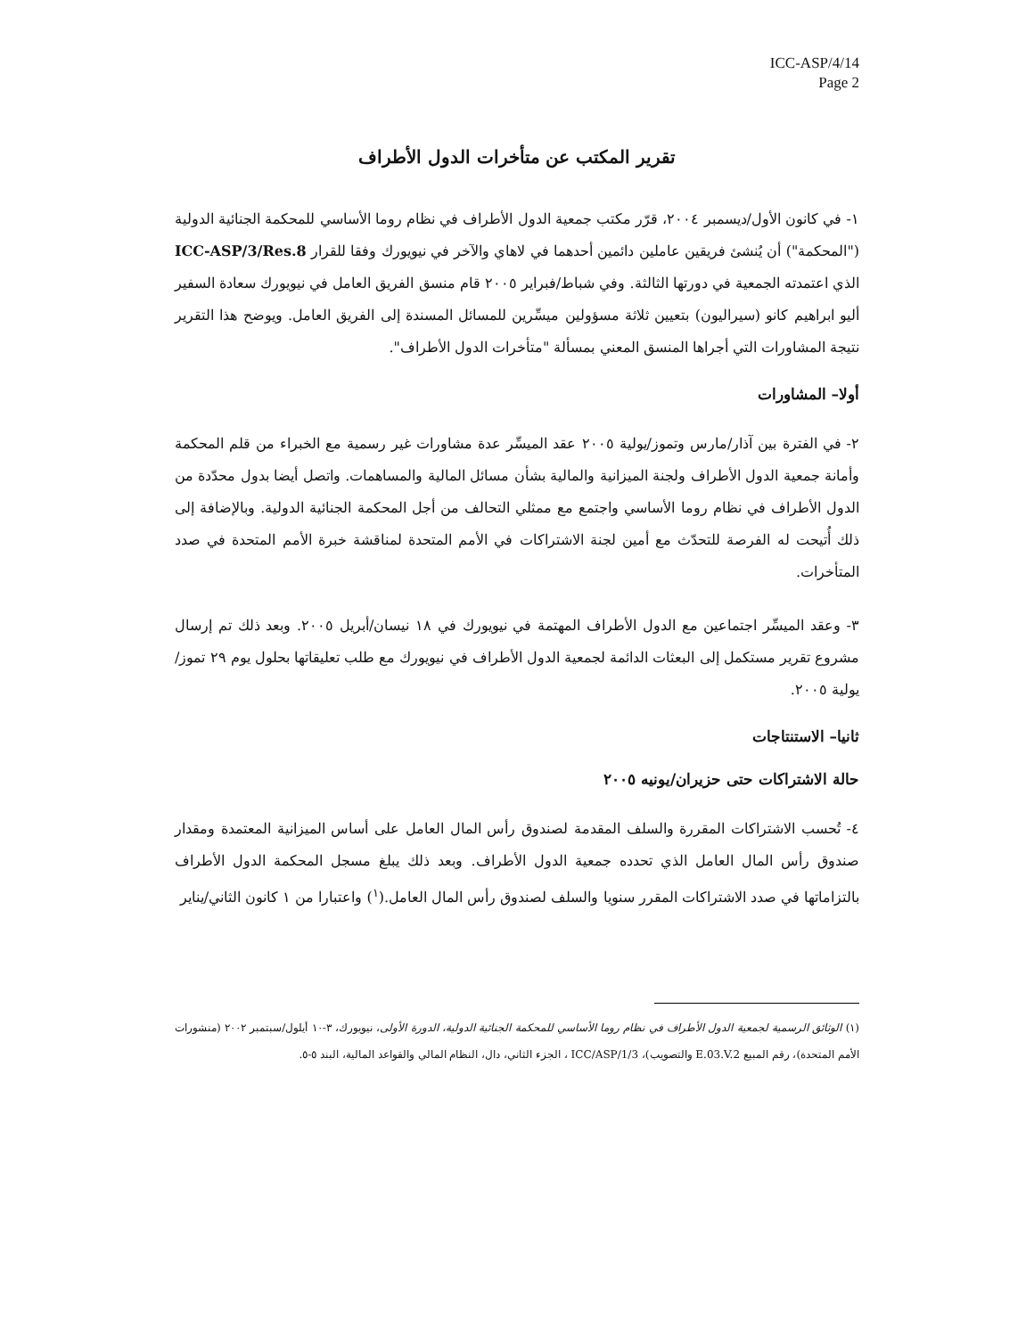ICC-ASP/4/14
Page 2
تقرير المكتب عن متأخرات الدول الأطراف
١- في كانون الأول/ديسمبر ٢٠٠٤، قرّر مكتب جمعية الدول الأطراف في نظام روما الأساسي للمحكمة الجنائية الدولية ("المحكمة") أن يُنشئ فريقين عاملين دائمين أحدهما في لاهاي والآخر في نيويورك وفقا للقرار ICC-ASP/3/Res.8 الذي اعتمدته الجمعية في دورتها الثالثة. وفي شباط/فبراير ٢٠٠٥ قام منسق الفريق العامل في نيويورك سعادة السفير أليو ابراهيم كانو (سيراليون) بتعيين ثلاثة مسؤولين ميسِّرين للمسائل المسندة إلى الفريق العامل. ويوضح هذا التقرير نتيجة المشاورات التي أجراها المنسق المعني بمسألة "متأخرات الدول الأطراف".
أولا– المشاورات
٢- في الفترة بين آذار/مارس وتموز/يولية ٢٠٠٥ عقد الميسِّر عدة مشاورات غير رسمية مع الخبراء من قلم المحكمة وأمانة جمعية الدول الأطراف ولجنة الميزانية والمالية بشأن مسائل المالية والمساهمات. واتصل أيضا بدول محدّدة من الدول الأطراف في نظام روما الأساسي واجتمع مع ممثلي التحالف من أجل المحكمة الجنائية الدولية. وبالإضافة إلى ذلك أُتيحت له الفرصة للتحدّث مع أمين لجنة الاشتراكات في الأمم المتحدة لمناقشة خبرة الأمم المتحدة في صدد المتأخرات.
٣- وعقد الميسِّر اجتماعين مع الدول الأطراف المهتمة في نيويورك في ١٨ نيسان/أبريل ٢٠٠٥. وبعد ذلك تم إرسال مشروع تقرير مستكمل إلى البعثات الدائمة لجمعية الدول الأطراف في نيويورك مع طلب تعليقاتها بحلول يوم ٢٩ تموز/يولية ٢٠٠٥.
ثانيا– الاستنتاجات
حالة الاشتراكات حتى حزيران/يونيه ٢٠٠٥
٤- تُحسب الاشتراكات المقررة والسلف المقدمة لصندوق رأس المال العامل على أساس الميزانية المعتمدة ومقدار صندوق رأس المال العامل الذي تحدده جمعية الدول الأطراف. وبعد ذلك يبلغ مسجل المحكمة الدول الأطراف بالتزاماتها في صدد الاشتراكات المقرر سنويا والسلف لصندوق رأس المال العامل.(<sup>١</sup>) واعتبارا من ١ كانون الثاني/يناير
(١) الوثائق الرسمية لجمعية الدول الأطراف في نظام روما الأساسي للمحكمة الجنائية الدولية، الدورة الأولى، نيويورك، ٣-١٠ أيلول/سبتمبر ٢٠٠٢ (منشورات الأمم المتحدة)، رقم المبيع E.03.V.2 والتصويب)، ICC/ASP/1/3 ، الجزء الثاني، دال، النظام المالي والقواعد المالية، البند ٥-٥.